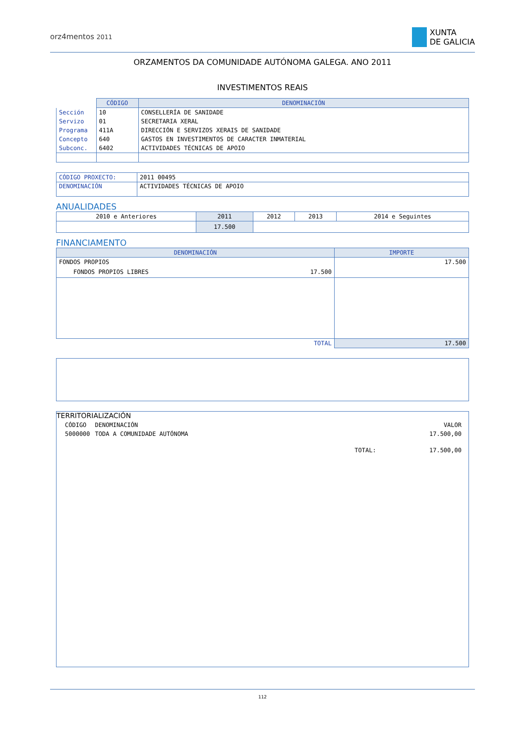orz4mentos 2011
XUNTA
DE GALICIA
ORZAMENTOS DA COMUNIDADE AUTÓNOMA GALEGA. ANO 2011
INVESTIMENTOS REAIS
| | CÓDIGO | DENOMINACIÓN |
| --- | --- | --- |
| Sección | 10 | CONSELLERÍA DE SANIDADE |
| Servizo | 01 | SECRETARIA XERAL |
| Programa | 411A | DIRECCIÓN E SERVIZOS XERAIS DE SANIDADE |
| Concepto | 640 | GASTOS EN INVESTIMENTOS DE CARACTER INMATERIAL |
| Subconc. | 6402 | ACTIVIDADES TÉCNICAS DE APOIO |
| CÓDIGO PROXECTO: | 2011 00495 |
| DENOMINACIÓN | ACTIVIDADES TÉCNICAS DE APOIO |
ANUALIDADES
| 2010 e Anteriores | 2011 | 2012 | 2013 | 2014 e Seguintes |
| | 17.500 | | | |
FINANCIAMENTO
| DENOMINACIÓN | | IMPORTE |
| --- | --- | --- |
| FONDOS PROPIOS | | 17.500 |
| FONDOS PROPIOS LIBRES | 17.500 | |
| TOTAL | | 17.500 |
TERRITORIALIZACIÓN
| CÓDIGO | DENOMINACIÓN | | VALOR |
| 5000000 | TODA A COMUNIDADE AUTÓNOMA | | 17.500,00 |
| | | TOTAL: | 17.500,00 |
112